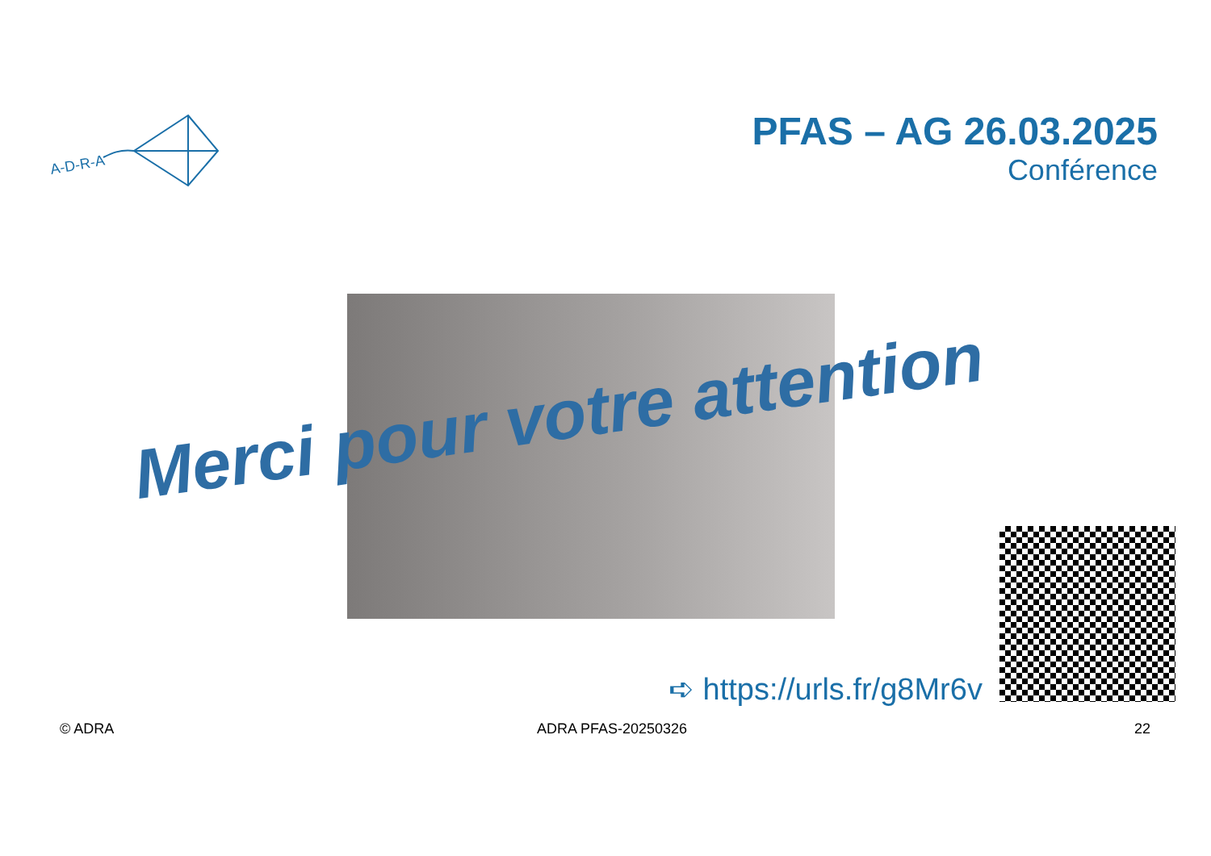A-D-R-A
PFAS – AG 26.03.2025
Conférence
Merci pour votre attention
➪ https://urls.fr/g8Mr6v
© ADRA ADRA PFAS-20250326 22